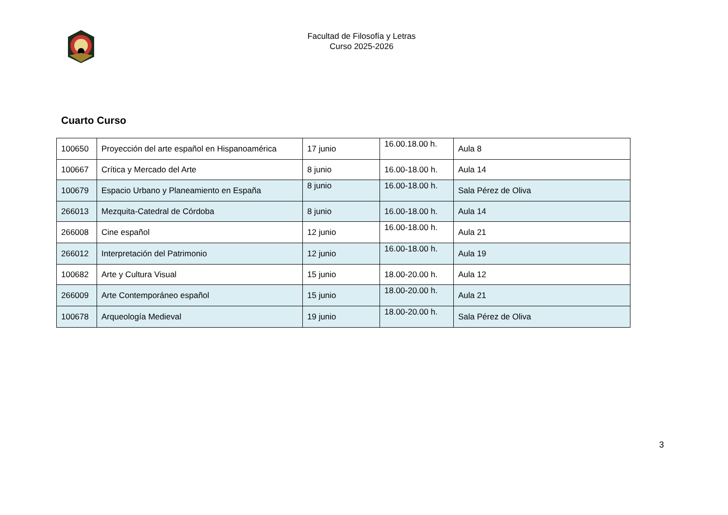Facultad de Filosofía y Letras
Curso 2025-2026
Cuarto Curso
| 100650 | Proyección del arte español en Hispanoamérica | 17 junio | 16.00.18.00 h. | Aula 8 |
| 100667 | Crítica y Mercado del Arte | 8 junio | 16.00-18.00 h. | Aula 14 |
| 100679 | Espacio Urbano y Planeamiento en España | 8 junio | 16.00-18.00 h. | Sala Pérez de Oliva |
| 266013 | Mezquita-Catedral de Córdoba | 8 junio | 16.00-18.00 h. | Aula 14 |
| 266008 | Cine español | 12 junio | 16.00-18.00 h. | Aula 21 |
| 266012 | Interpretación del Patrimonio | 12 junio | 16.00-18.00 h. | Aula 19 |
| 100682 | Arte y Cultura Visual | 15 junio | 18.00-20.00 h. | Aula 12 |
| 266009 | Arte Contemporáneo español | 15 junio | 18.00-20.00 h. | Aula 21 |
| 100678 | Arqueología Medieval | 19 junio | 18.00-20.00 h. | Sala Pérez de Oliva |
3